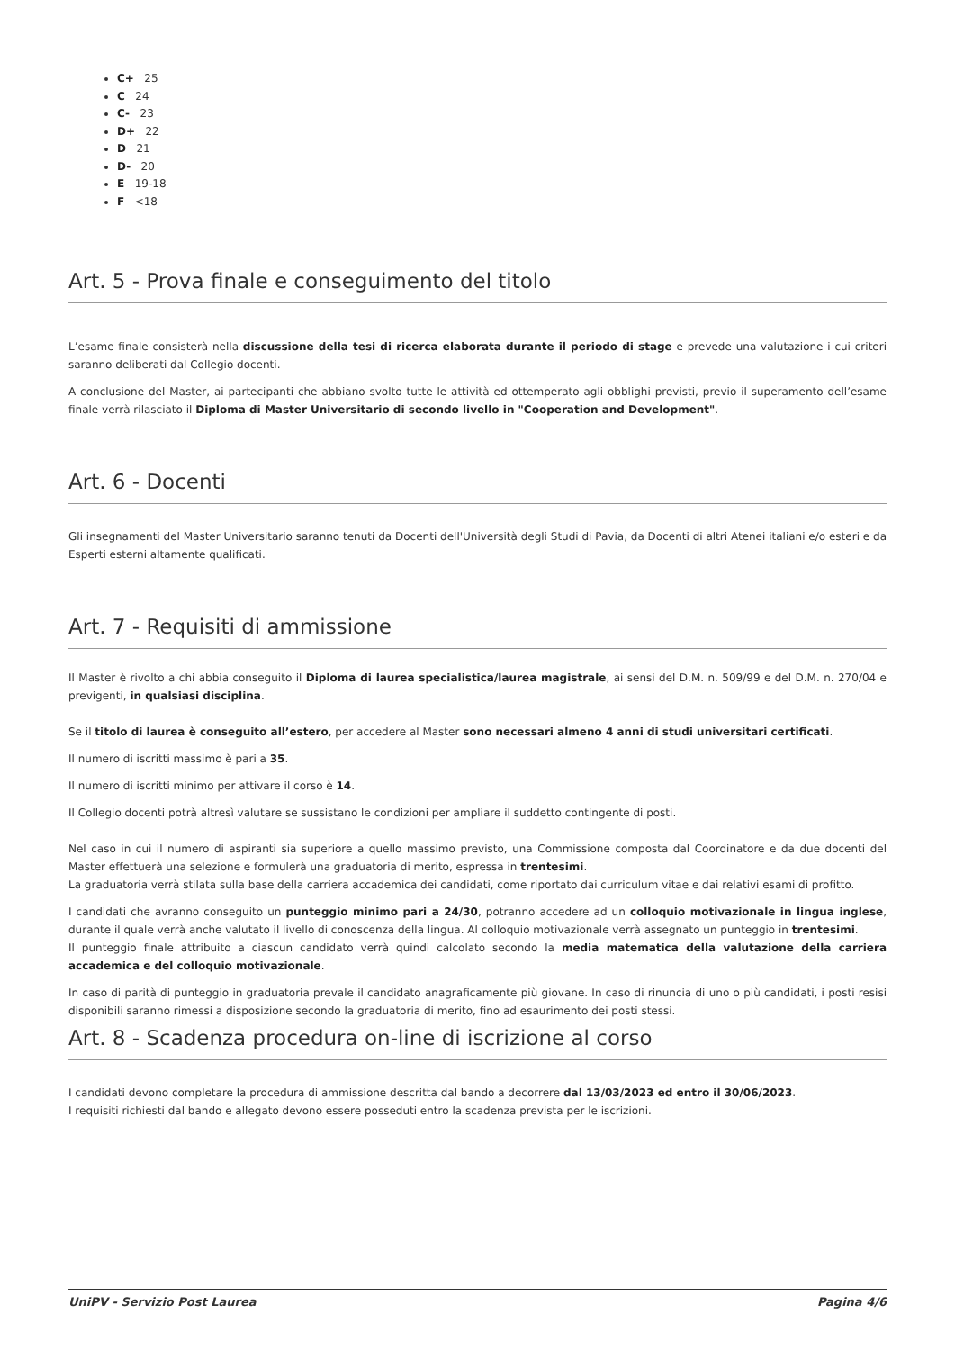C+ 25
C 24
C- 23
D+ 22
D 21
D- 20
E 19-18
F <18
Art. 5 - Prova finale e conseguimento del titolo
L’esame finale consisterà nella discussione della tesi di ricerca elaborata durante il periodo di stage e prevede una valutazione i cui criteri saranno deliberati dal Collegio docenti.
A conclusione del Master, ai partecipanti che abbiano svolto tutte le attività ed ottemperato agli obblighi previsti, previo il superamento dell’esame finale verrà rilasciato il Diploma di Master Universitario di secondo livello in "Cooperation and Development".
Art. 6 - Docenti
Gli insegnamenti del Master Universitario saranno tenuti da Docenti dell'Università degli Studi di Pavia, da Docenti di altri Atenei italiani e/o esteri e da Esperti esterni altamente qualificati.
Art. 7 - Requisiti di ammissione
Il Master è rivolto a chi abbia conseguito il Diploma di laurea specialistica/laurea magistrale, ai sensi del D.M. n. 509/99 e del D.M. n. 270/04 e previgenti, in qualsiasi disciplina.
Se il titolo di laurea è conseguito all’estero, per accedere al Master sono necessari almeno 4 anni di studi universitari certificati.
Il numero di iscritti massimo è pari a 35.
Il numero di iscritti minimo per attivare il corso è 14.
Il Collegio docenti potrà altresì valutare se sussistano le condizioni per ampliare il suddetto contingente di posti.
Nel caso in cui il numero di aspiranti sia superiore a quello massimo previsto, una Commissione composta dal Coordinatore e da due docenti del Master effettuerà una selezione e formulerà una graduatoria di merito, espressa in trentesimi.
La graduatoria verrà stilata sulla base della carriera accademica dei candidati, come riportato dai curriculum vitae e dai relativi esami di profitto.
I candidati che avranno conseguito un punteggio minimo pari a 24/30, potranno accedere ad un colloquio motivazionale in lingua inglese, durante il quale verrà anche valutato il livello di conoscenza della lingua. Al colloquio motivazionale verrà assegnato un punteggio in trentesimi.
Il punteggio finale attribuito a ciascun candidato verrà quindi calcolato secondo la media matematica della valutazione della carriera accademica e del colloquio motivazionale.
In caso di parità di punteggio in graduatoria prevale il candidato anagraficamente più giovane. In caso di rinuncia di uno o più candidati, i posti resisi disponibili saranno rimessi a disposizione secondo la graduatoria di merito, fino ad esaurimento dei posti stessi.
Art. 8 - Scadenza procedura on-line di iscrizione al corso
I candidati devono completare la procedura di ammissione descritta dal bando a decorrere dal 13/03/2023 ed entro il 30/06/2023.
I requisiti richiesti dal bando e allegato devono essere posseduti entro la scadenza prevista per le iscrizioni.
UniPV - Servizio Post Laurea Pagina 4/6